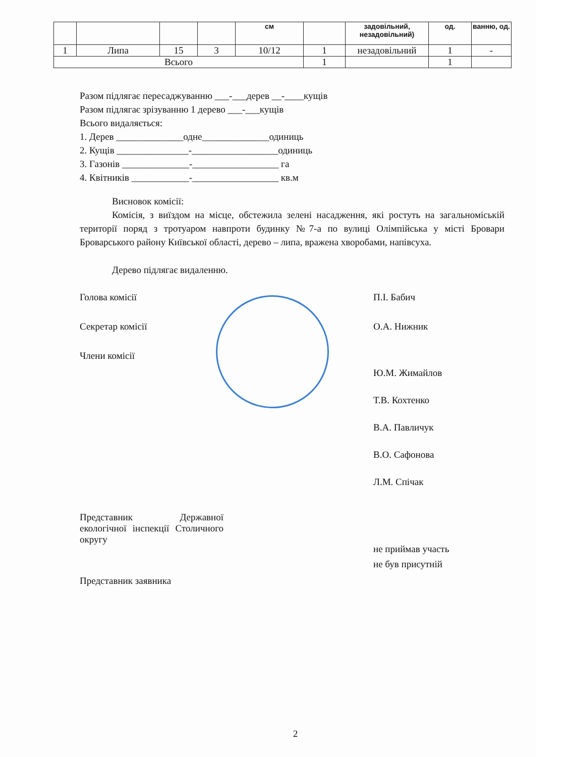| | | | | см | | задовільний, незадовільний) | од. | ванню, од. |
| 1 | Липа | 15 | 3 | 10/12 | 1 | незадовільний | 1 | - |
| Всього | | | | | 1 | | 1 | |
Разом підлягає пересаджуванню ___-___дерев __-____кущів
Разом підлягає зрізуванню 1 дерево ___-___кущів
Всього видаляється:
1. Дерев ______________одне______________одиниць
2. Кущів _______________-__________________одиниць
3. Газонів ______________-__________________ га
4. Квітників ____________-__________________ кв.м
Висновок комісії:
Комісія, з виїздом на місце, обстежила зелені насадження, які ростуть на загальноміській території поряд з тротуаром навпроти будинку №7-а по вулиці Олімпійська у місті Бровари Броварського району Київської області, дерево – липа, вражена хворобами, напівсуха.
Дерево підлягає видаленню.
Голова комісії П.І. Бабич
Секретар комісії О.А. Нижник
Члени комісії
Ю.М. Жимайлов
Т.В. Кохтенко
В.А. Павличук
В.О. Сафонова
Л.М. Спічак
Представник Державної екологічної інспекції Столичного округу не приймав участь
не був присутній
Представник заявника
2